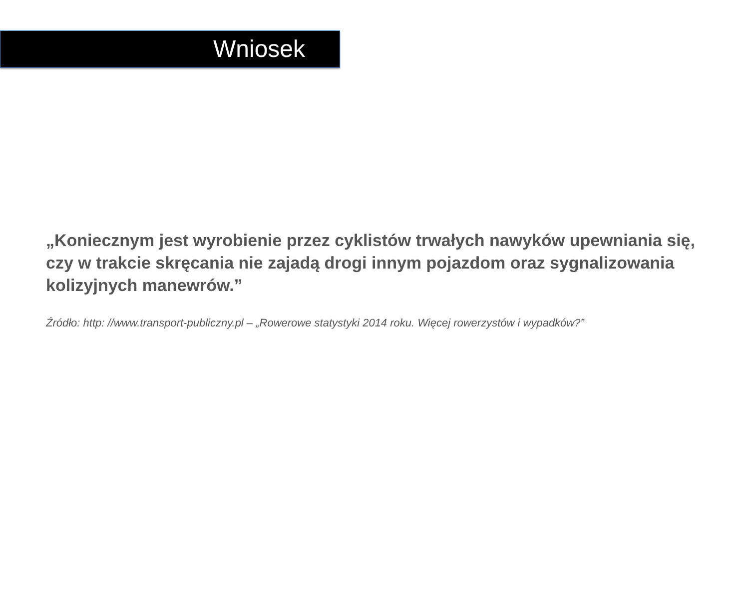Wniosek
„Koniecznym jest wyrobienie przez cyklistów trwałych nawyków upewniania się, czy w trakcie skręcania nie zajadą drogi innym pojazdom oraz sygnalizowania kolizyjnych manewrów.”
Źródło: http: //www.transport-publiczny.pl – „Rowerowe statystyki 2014 roku. Więcej rowerzystów i wypadków?”